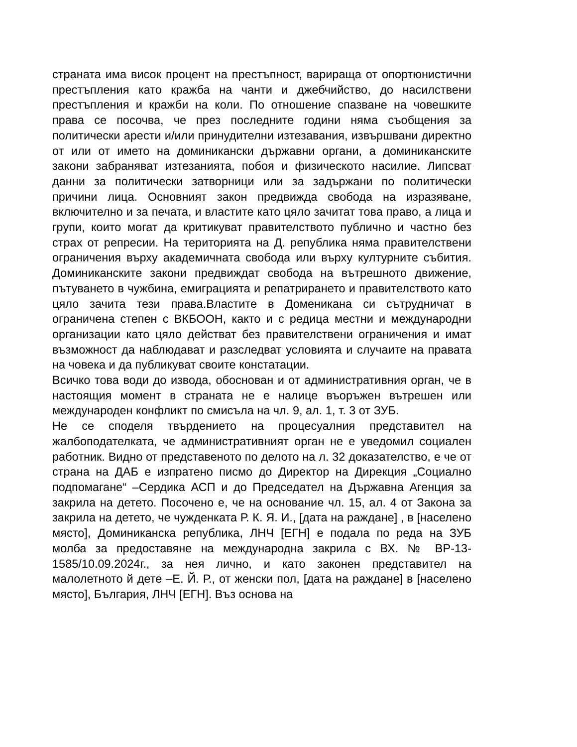страната има висок процент на престъпност, варираща от опортюнистични престъпления като кражба на чанти и джебчийство, до насилствени престъпления и кражби на коли. По отношение спазване на човешките права се посочва, че през последните години няма съобщения за политически арести и/или принудителни изтезавания, извършвани директно от или от името на доминикански държавни органи, а доминиканските закони забраняват изтезанията, побоя и физическото насилие. Липсват данни за политически затворници или за задържани по политически причини лица. Основният закон предвижда свобода на изразяване, включително и за печата, и властите като цяло зачитат това право, а лица и групи, които могат да критикуват правителството публично и частно без страх от репресии. На територията на Д. република няма правителствени ограничения върху академичната свобода или върху културните събития. Доминиканските закони предвиждат свобода на вътрешното движение, пътуването в чужбина, емиграцията и репатрирането и правителството като цяло зачита тези права.Властите в Доменикана си сътрудничат в ограничена степен с ВКБООН, както и с редица местни и международни организации като цяло действат без правителствени ограничения и имат възможност да наблюдават и разследват условията и случаите на правата на човека и да публикуват своите констатации.
Всичко това води до извода, обоснован и от административния орган, че в настоящия момент в страната не е налице въоръжен вътрешен или международен конфликт по смисъла на чл. 9, ал. 1, т. 3 от ЗУБ.
Не се споделя твърдението на процесуалния представител на жалбоподателката, че административният орган не е уведомил социален работник. Видно от представеното по делото на л. 32 доказателство, е че от страна на ДАБ е изпратено писмо до Директор на Дирекция „Социално подпомагане“ –Сердика АСП и до Председател на Държавна Агенция за закрила на детето. Посочено е, че на основание чл. 15, ал. 4 от Закона за закрила на детето, че чужденката Р. К. Я. И., [дата на раждане] , в [населено място], Доминиканска република, ЛНЧ [ЕГН] е подала по реда на ЗУБ молба за предоставяне на международна закрила с ВХ. № ВР-13-1585/10.09.2024г., за нея лично, и като законен представител на малолетното й дете –Е. Й. Р., от женски пол, [дата на раждане] в [населено място], България, ЛНЧ [ЕГН]. Въз основа на